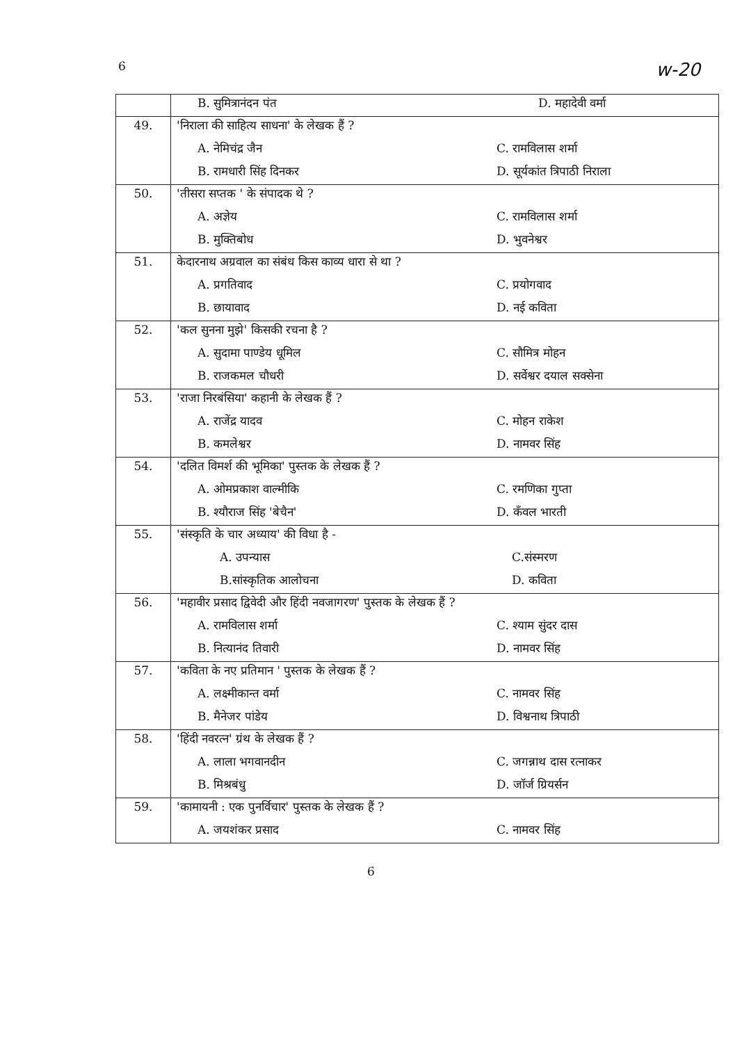6 w-20
| | B. सुमित्रानंदन पंत D. महादेवी वर्मा |
| 49. | 'निराला की साहित्य साधना' के लेखक हैं ? A. नेमिचंद्र जैन C. रामविलास शर्मा B. रामधारी सिंह दिनकर D. सूर्यकांत त्रिपाठी निराला |
| 50. | 'तीसरा सप्तक ' के संपादक थे ? A. अज्ञेय C. रामविलास शर्मा B. मुक्तिबोध D. भुवनेश्वर |
| 51. | केदारनाथ अग्रवाल का संबंध किस काव्य धारा से था ? A. प्रगतिवाद C. प्रयोगवाद B. छायावाद D. नई कविता |
| 52. | 'कल सुनना मुझे' किसकी रचना है ? A. सुदामा पाण्डेय धूमिल C. सौमित्र मोहन B. राजकमल चौधरी D. सर्वेश्वर दयाल सक्सेना |
| 53. | 'राजा निरबंसिया' कहानी के लेखक हैं ? A. राजेंद्र यादव C. मोहन राकेश B. कमलेश्वर D. नामवर सिंह |
| 54. | 'दलित विमर्श की भूमिका' पुस्तक के लेखक हैं ? A. ओमप्रकाश वाल्मीकि C. रमणिका गुप्ता B. श्यौराज सिंह 'बेचैन' D. कँवल भारती |
| 55. | 'संस्कृति के चार अध्याय' की विधा है - A. उपन्यास C.संस्मरण B.सांस्कृतिक आलोचना D. कविता |
| 56. | 'महावीर प्रसाद द्विवेदी और हिंदी नवजागरण' पुस्तक के लेखक हैं ? A. रामविलास शर्मा C. श्याम सुंदर दास B. नित्यानंद तिवारी D. नामवर सिंह |
| 57. | 'कविता के नए प्रतिमान ' पुस्तक के लेखक हैं ? A. लक्ष्मीकान्त वर्मा C. नामवर सिंह B. मैनेजर पांडेय D. विश्वनाथ त्रिपाठी |
| 58. | 'हिंदी नवरत्न' ग्रंथ के लेखक हैं ? A. लाला भगवानदीन C. जगन्नाथ दास रत्नाकर B. मिश्रबंधु D. जॉर्ज ग्रियर्सन |
| 59. | 'कामायनी : एक पुनर्विचार' पुस्तक के लेखक हैं ? A. जयशंकर प्रसाद C. नामवर सिंह |
6